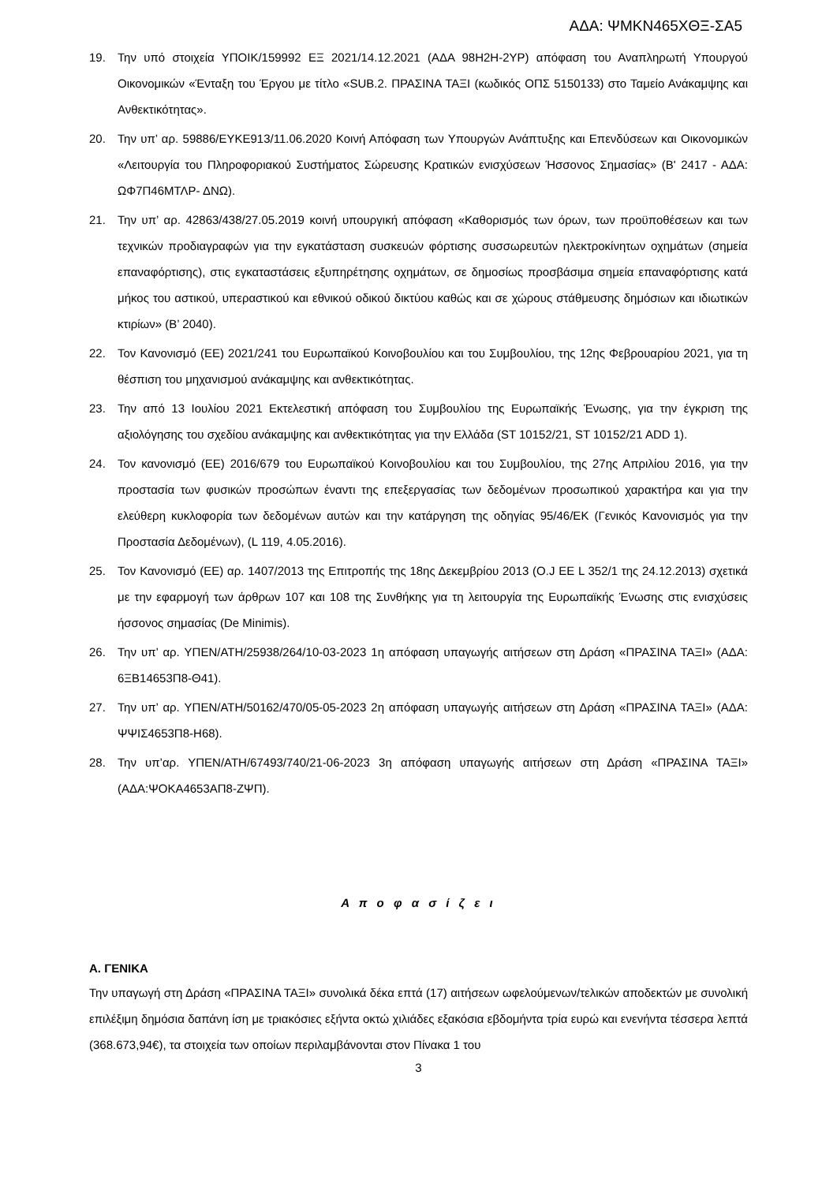ΑΔΑ: ΨΜΚΝ465ΧΘΞ-ΣΑ5
19. Την υπό στοιχεία ΥΠΟΙΚ/159992 ΕΞ 2021/14.12.2021 (ΑΔΑ 98Η2Η-2ΥΡ) απόφαση του Αναπληρωτή Υπουργού Οικονομικών «Ένταξη του Έργου με τίτλο «SUB.2. ΠΡΑΣΙΝΑ ΤΑΞΙ (κωδικός ΟΠΣ 5150133) στο Ταμείο Ανάκαμψης και Ανθεκτικότητας».
20. Την υπ’ αρ. 59886/ΕΥΚΕ913/11.06.2020 Κοινή Απόφαση των Υπουργών Ανάπτυξης και Επενδύσεων και Οικονομικών «Λειτουργία του Πληροφοριακού Συστήματος Σώρευσης Κρατικών ενισχύσεων Ήσσονος Σημασίας» (Β' 2417 - ΑΔΑ: ΩΦ7Π46ΜΤΛΡ- ΔΝΩ).
21. Την υπ’ αρ. 42863/438/27.05.2019 κοινή υπουργική απόφαση «Καθορισμός των όρων, των προϋποθέσεων και των τεχνικών προδιαγραφών για την εγκατάσταση συσκευών φόρτισης συσσωρευτών ηλεκτροκίνητων οχημάτων (σημεία επαναφόρτισης), στις εγκαταστάσεις εξυπηρέτησης οχημάτων, σε δημοσίως προσβάσιμα σημεία επαναφόρτισης κατά μήκος του αστικού, υπεραστικού και εθνικού οδικού δικτύου καθώς και σε χώρους στάθμευσης δημόσιων και ιδιωτικών κτιρίων» (Β’ 2040).
22. Τον Κανονισμό (ΕΕ) 2021/241 του Ευρωπαϊκού Κοινοβουλίου και του Συμβουλίου, της 12ης Φεβρουαρίου 2021, για τη θέσπιση του μηχανισμού ανάκαμψης και ανθεκτικότητας.
23. Την από 13 Ιουλίου 2021 Εκτελεστική απόφαση του Συμβουλίου της Ευρωπαϊκής Ένωσης, για την έγκριση της αξιολόγησης του σχεδίου ανάκαμψης και ανθεκτικότητας για την Ελλάδα (ST 10152/21, ST 10152/21 ADD 1).
24. Τον κανονισμό (ΕΕ) 2016/679 του Ευρωπαϊκού Κοινοβουλίου και του Συμβουλίου, της 27ης Απριλίου 2016, για την προστασία των φυσικών προσώπων έναντι της επεξεργασίας των δεδομένων προσωπικού χαρακτήρα και για την ελεύθερη κυκλοφορία των δεδομένων αυτών και την κατάργηση της οδηγίας 95/46/ΕΚ (Γενικός Κανονισμός για την Προστασία Δεδομένων), (L 119, 4.05.2016).
25. Τον Κανονισμό (ΕΕ) αρ. 1407/2013 της Επιτροπής της 18ης Δεκεμβρίου 2013 (O.J EE L 352/1 της 24.12.2013) σχετικά με την εφαρμογή των άρθρων 107 και 108 της Συνθήκης για τη λειτουργία της Ευρωπαϊκής Ένωσης στις ενισχύσεις ήσσονος σημασίας (De Minimis).
26. Την υπ’ αρ. ΥΠΕΝ/ΑΤΗ/25938/264/10-03-2023 1η απόφαση υπαγωγής αιτήσεων στη Δράση «ΠΡΑΣΙΝΑ ΤΑΞΙ» (ΑΔΑ: 6ΞΒ14653Π8-Θ41).
27. Την υπ’ αρ. ΥΠΕΝ/ΑΤΗ/50162/470/05-05-2023 2η απόφαση υπαγωγής αιτήσεων στη Δράση «ΠΡΑΣΙΝΑ ΤΑΞΙ» (ΑΔΑ: ΨΨΙΣ4653Π8-Η68).
28. Την υπ’αρ. ΥΠΕΝ/ΑΤΗ/67493/740/21-06-2023 3η απόφαση υπαγωγής αιτήσεων στη Δράση «ΠΡΑΣΙΝΑ ΤΑΞΙ» (ΑΔΑ:ΨΟΚΑ4653ΑΠ8-ΖΨΠ).
Α π ο φ α σ ί ζ ε ι
Α. ΓΕΝΙΚΑ
Την υπαγωγή στη Δράση «ΠΡΑΣΙΝΑ ΤΑΞΙ» συνολικά δέκα επτά (17) αιτήσεων ωφελούμενων/τελικών αποδεκτών με συνολική επιλέξιμη δημόσια δαπάνη ίση με τριακόσιες εξήντα οκτώ χιλιάδες εξακόσια εβδομήντα τρία ευρώ και ενενήντα τέσσερα λεπτά (368.673,94€), τα στοιχεία των οποίων περιλαμβάνονται στον Πίνακα 1 του
3